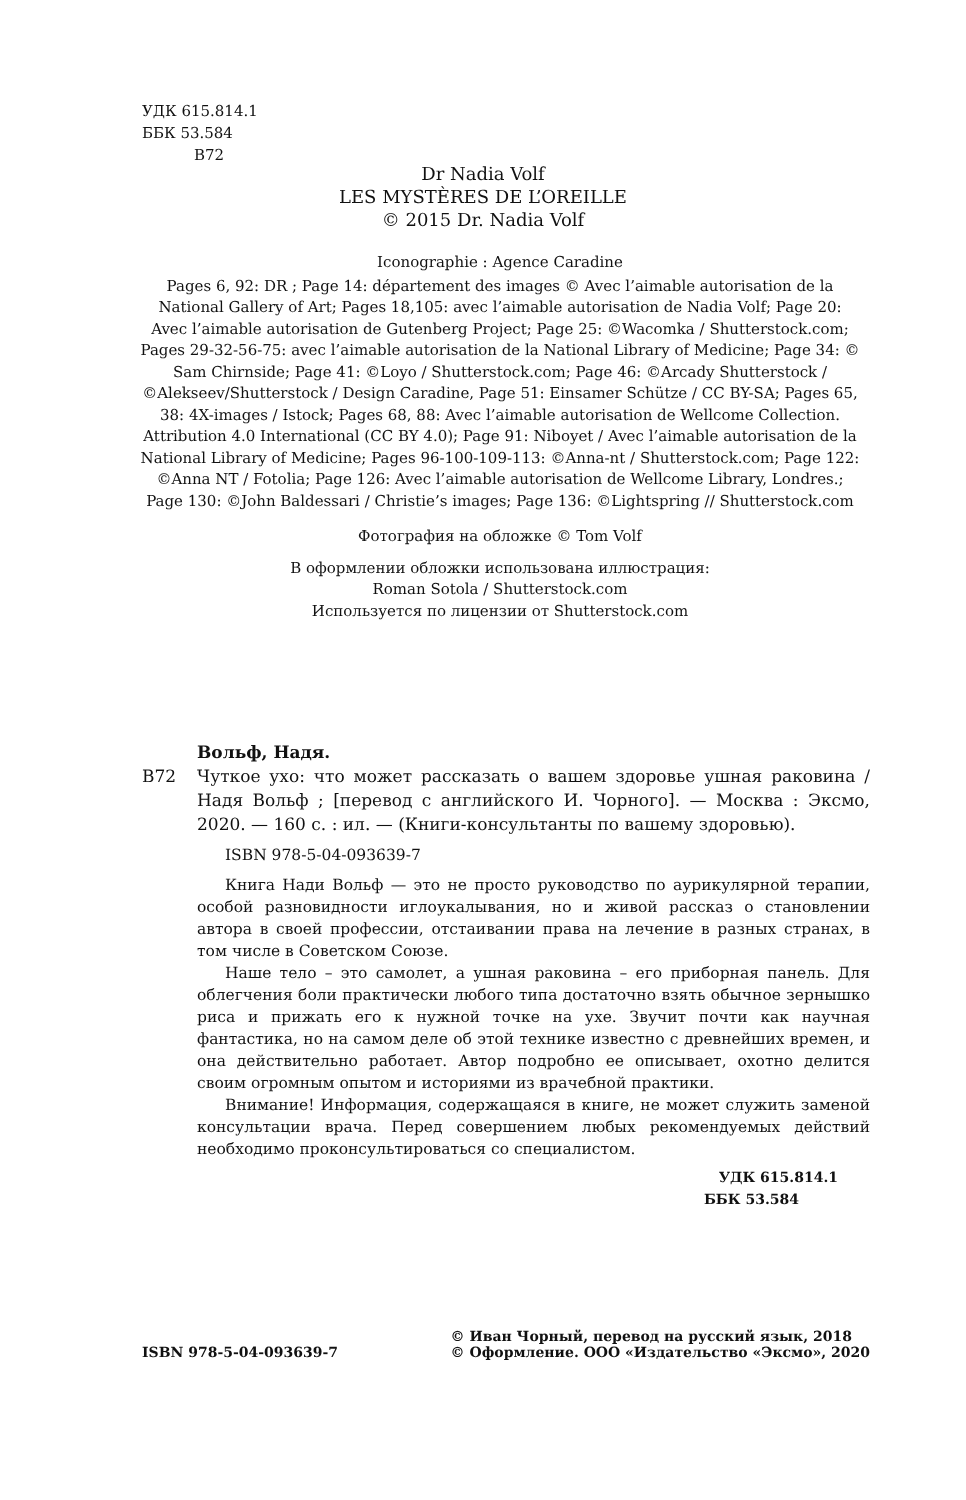УДК 615.814.1
ББК 53.584
В72
Dr Nadia Volf
LES MYSTÈRES DE L’OREILLE
© 2015 Dr. Nadia Volf
Iconographie : Agence Caradine
Pages 6, 92: DR ; Page 14: département des images © Avec l’aimable autorisation de la National Gallery of Art; Pages 18,105: avec l’aimable autorisation de Nadia Volf; Page 20: Avec l’aimable autorisation de Gutenberg Project; Page 25: ©Wacomka / Shutterstock.com; Pages 29-32-56-75: avec l’aimable autorisation de la National Library of Medicine; Page 34: © Sam Chirnside; Page 41: ©Loyo / Shutterstock.com; Page 46: ©Arcady Shutterstock / ©Alekseev/Shutterstock / Design Caradine, Page 51: Einsamer Schütze / CC BY-SA; Pages 65, 38: 4X-images / Istock; Pages 68, 88: Avec l’aimable autorisation de Wellcome Collection. Attribution 4.0 International (CC BY 4.0); Page 91: Niboyet / Avec l’aimable autorisation de la National Library of Medicine; Pages 96-100-109-113: ©Anna-nt / Shutterstock.com; Page 122: ©Anna NT / Fotolia; Page 126: Avec l’aimable autorisation de Wellcome Library, Londres.; Page 130: ©John Baldessari / Christie’s images; Page 136: ©Lightspring // Shutterstock.com
Фотография на обложке © Tom Volf
В оформлении обложки использована иллюстрация:
Roman Sotola / Shutterstock.com
Используется по лицензии от Shutterstock.com
Вольф, Надя.
В72 Чуткое ухо: что может рассказать о вашем здоровье ушная раковина / Надя Вольф ; [перевод с английского И. Чорного]. — Москва : Эксмо, 2020. — 160 с. : ил. — (Книги-консультанты по вашему здоровью).
ISBN 978-5-04-093639-7
Книга Нади Вольф — это не просто руководство по аурикулярной терапии, особой разновидности иглоукалывания, но и живой рассказ о становлении автора в своей профессии, отстаивании права на лечение в разных странах, в том числе в Советском Союзе.
Наше тело – это самолет, а ушная раковина – его приборная панель. Для облегчения боли практически любого типа достаточно взять обычное зернышко риса и прижать его к нужной точке на ухе. Звучит почти как научная фантастика, но на самом деле об этой технике известно с древнейших времен, и она действительно работает. Автор подробно ее описывает, охотно делится своим огромным опытом и историями из врачебной практики.
Внимание! Информация, содержащаяся в книге, не может служить заменой консультации врача. Перед совершением любых рекомендуемых действий необходимо проконсультироваться со специалистом.
УДК 615.814.1
ББК 53.584
ISBN 978-5-04-093639-7 © Иван Чорный, перевод на русский язык, 2018
© Оформление. ООО «Издательство «Эксмо», 2020